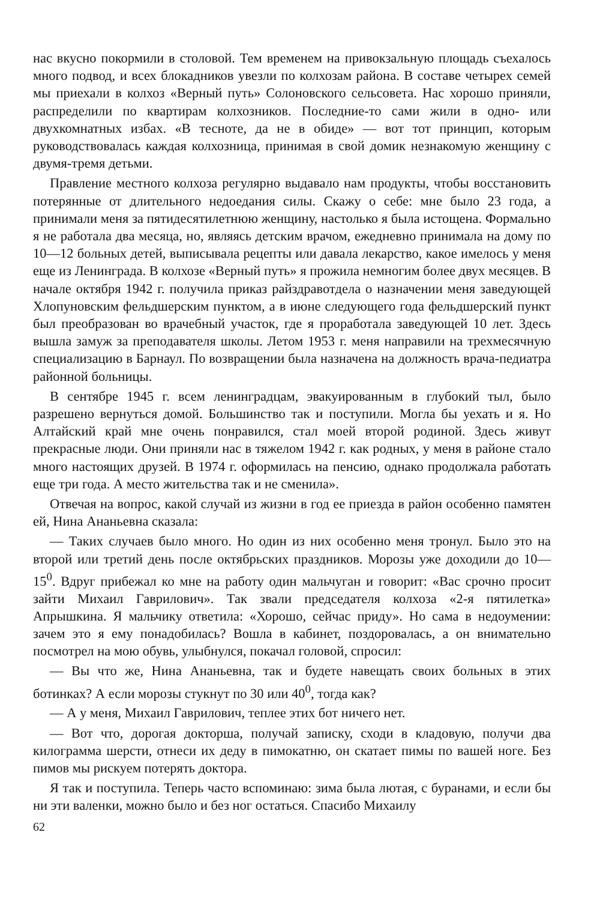нас вкусно покормили в столовой. Тем временем на привокзальную площадь съехалось много подвод, и всех блокадников увезли по колхозам района. В составе четырех семей мы приехали в колхоз «Верный путь» Солоновского сельсовета. Нас хорошо приняли, распределили по квартирам колхозников. Последние-то сами жили в одно- или двухкомнатных избах. «В тесноте, да не в обиде» — вот тот принцип, которым руководствовалась каждая колхозница, принимая в свой домик незнакомую женщину с двумя-тремя детьми.
Правление местного колхоза регулярно выдавало нам продукты, чтобы восстановить потерянные от длительного недоедания силы. Скажу о себе: мне было 23 года, а принимали меня за пятидесятилетнюю женщину, настолько я была истощена. Формально я не работала два месяца, но, являясь детским врачом, ежедневно принимала на дому по 10—12 больных детей, выписывала рецепты или давала лекарство, какое имелось у меня еще из Ленинграда. В колхозе «Верный путь» я прожила немногим более двух месяцев. В начале октября 1942 г. получила приказ райздравотдела о назначении меня заведующей Хлопуновским фельдшерским пунктом, а в июне следующего года фельдшерский пункт был преобразован во врачебный участок, где я проработала заведующей 10 лет. Здесь вышла замуж за преподавателя школы. Летом 1953 г. меня направили на трехмесячную специализацию в Барнаул. По возвращении была назначена на должность врача-педиатра районной больницы.
В сентябре 1945 г. всем ленинградцам, эвакуированным в глубокий тыл, было разрешено вернуться домой. Большинство так и поступили. Могла бы уехать и я. Но Алтайский край мне очень понравился, стал моей второй родиной. Здесь живут прекрасные люди. Они приняли нас в тяжелом 1942 г. как родных, у меня в районе стало много настоящих друзей. В 1974 г. оформилась на пенсию, однако продолжала работать еще три года. А место жительства так и не сменила».
Отвечая на вопрос, какой случай из жизни в год ее приезда в район особенно памятен ей, Нина Ананьевна сказала:
— Таких случаев было много. Но один из них особенно меня тронул. Было это на второй или третий день после октябрьских праздников. Морозы уже доходили до 10—15<sup>0</sup>. Вдруг прибежал ко мне на работу один мальчуган и говорит: «Вас срочно просит зайти Михаил Гаврилович». Так звали председателя колхоза «2-я пятилетка» Апрышкина. Я мальчику ответила: «Хорошо, сейчас приду». Но сама в недоумении: зачем это я ему понадобилась? Вошла в кабинет, поздоровалась, а он внимательно посмотрел на мою обувь, улыбнулся, покачал головой, спросил:
— Вы что же, Нина Ананьевна, так и будете навещать своих больных в этих ботинках? А если морозы стукнут по 30 или 40<sup>0</sup>, тогда как?
— А у меня, Михаил Гаврилович, теплее этих бот ничего нет.
— Вот что, дорогая докторша, получай записку, сходи в кладовую, получи два килограмма шерсти, отнеси их деду в пимокатню, он скатает пимы по вашей ноге. Без пимов мы рискуем потерять доктора.
Я так и поступила. Теперь часто вспоминаю: зима была лютая, с буранами, и если бы ни эти валенки, можно было и без ног остаться. Спасибо Михаилу
62